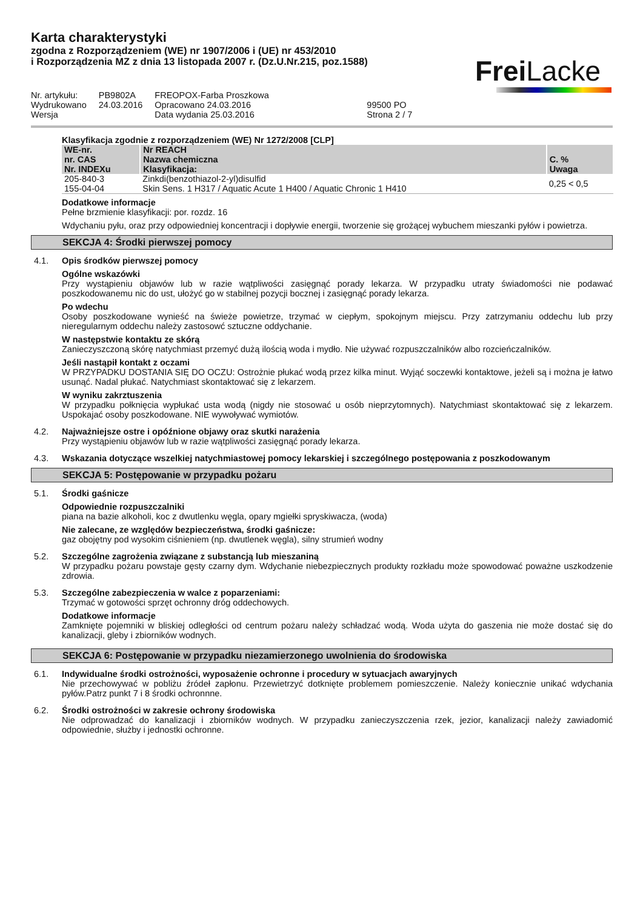Karta charakterystyki
zgodna z Rozporządzeniem (WE) nr 1907/2006 i (UE) nr 453/2010
i Rozporządzenia MZ z dnia 13 listopada 2007 r. (Dz.U.Nr.215, poz.1588)
Frei Lacke
| Nr. artykułu: | PB9802A | FREOPOX-Farba Proszkowa | |
| Wydrukowano | 24.03.2016 | Opracowano 24.03.2016 | 99500 PO |
| Wersja | | Data wydania 25.03.2016 | Strona 2 / 7 |
Klasyfikacja zgodnie z rozporządzeniem (WE) Nr 1272/2008 [CLP]
| WE-nr. nr. CAS Nr. INDEXu | Nr REACH Nazwa chemiczna Klasyfikacja: | C. % Uwaga |
| --- | --- | --- |
| 205-840-3 155-04-04 | Zinkdi(benzothiazol-2-yl)disulfid Skin Sens. 1 H317 / Aquatic Acute 1 H400 / Aquatic Chronic 1 H410 | 0,25 < 0,5 |
Dodatkowe informacje
Pełne brzmienie klasyfikacji: por. rozdz. 16
Wdychaniu pyłu, oraz przy odpowiedniej koncentracji i dopływie energii, tworzenie się grożącej wybuchem mieszanki pyłów i powietrza.
SEKCJA 4: Środki pierwszej pomocy
4.1. Opis środków pierwszej pomocy
Ogólne wskazówki
Przy wystąpieniu objawów lub w razie wątpliwości zasięgnąć porady lekarza. W przypadku utraty świadomości nie podawać poszkodowanemu nic do ust, ułożyć go w stabilnej pozycji bocznej i zasięgnąć porady lekarza.
Po wdechu
Osoby poszkodowane wynieść na świeże powietrze, trzymać w ciepłym, spokojnym miejscu. Przy zatrzymaniu oddechu lub przy nieregularnym oddechu należy zastosowć sztuczne oddychanie.
W następstwie kontaktu ze skórą
Zanieczyszczoną skórę natychmiast przemyć dużą ilością woda i mydło. Nie używać rozpuszczalników albo rozcieńczalników.
Jeśli nastąpił kontakt z oczami
W PRZYPADKU DOSTANIA SIĘ DO OCZU: Ostrożnie płukać wodą przez kilka minut. Wyjąć soczewki kontaktowe, jeżeli są i można je łatwo usunąć. Nadal płukać. Natychmiast skontaktować się z lekarzem.
W wyniku zakrztuszenia
W przypadku połknięcia wypłukać usta wodą (nigdy nie stosować u osób nieprzytomnych). Natychmiast skontaktować się z lekarzem. Uspokajać osoby poszkodowane. NIE wywoływać wymiotów.
4.2. Najważniejsze ostre i opóźnione objawy oraz skutki narażenia
Przy wystąpieniu objawów lub w razie wątpliwości zasięgnąć porady lekarza.
4.3. Wskazania dotyczące wszelkiej natychmiastowej pomocy lekarskiej i szczególnego postępowania z poszkodowanym
SEKCJA 5: Postępowanie w przypadku pożaru
5.1. Środki gaśnicze
Odpowiednie rozpuszczalniki
piana na bazie alkoholi, koc z dwutlenku węgla, opary mgiełki spryskiwacza, (woda)
Nie zalecane, ze względów bezpieczeństwa, środki gaśnicze:
gaz obojętny pod wysokim ciśnieniem (np. dwutlenek węgla), silny strumień wodny
5.2. Szczególne zagrożenia związane z substancją lub mieszaniną
W przypadku pożaru powstaje gęsty czarny dym. Wdychanie niebezpiecznych produkty rozkładu może spowodować poważne uszkodzenie zdrowia.
5.3. Szczególne zabezpieczenia w walce z poparzeniami:
Trzymać w gotowości sprzęt ochronny dróg oddechowych.
Dodatkowe informacje
Zamknięte pojemniki w bliskiej odległości od centrum pożaru należy schładzać wodą. Woda użyta do gaszenia nie może dostać się do kanalizacji, gleby i zbiorników wodnych.
SEKCJA 6: Postępowanie w przypadku niezamierzonego uwolnienia do środowiska
6.1. Indywidualne środki ostrożności, wyposażenie ochronne i procedury w sytuacjach awaryjnych
Nie przechowywać w pobliżu źródeł zapłonu. Przewietrzyć dotknięte problemem pomieszczenie. Należy koniecznie unikać wdychania pyłów.Patrz punkt 7 i 8 środki ochronnne.
6.2. Środki ostrożności w zakresie ochrony środowiska
Nie odprowadzać do kanalizacji i zbiorników wodnych. W przypadku zanieczyszczenia rzek, jezior, kanalizacji należy zawiadomić odpowiednie, służby i jednostki ochronne.